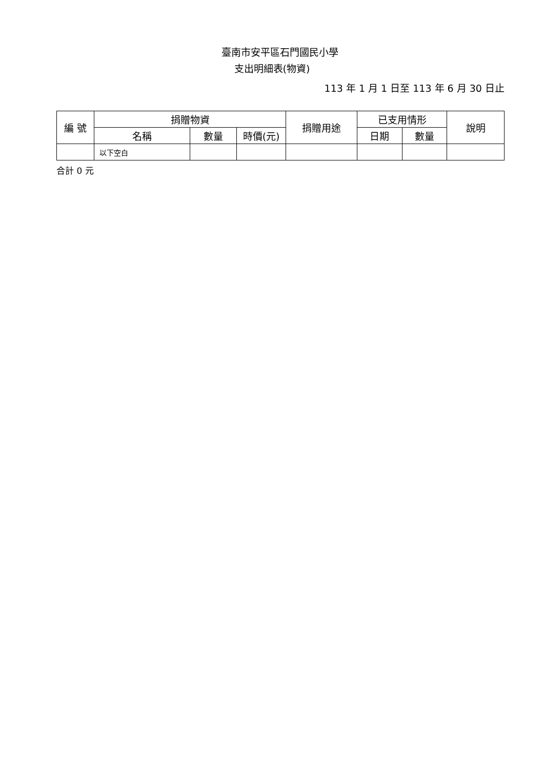臺南市安平區石門國民小學
支出明細表(物資)
113 年 1 月 1 日至 113 年 6 月 30 日止
| 編 號 | 捐贈物資 | | | 捐贈用途 | 已支用情形 | | 說明 |
| --- | --- | --- | --- | --- | --- | --- | --- |
| | 名稱 | 數量 | 時價(元) | | 日期 | 數量 | |
| | 以下空白 | | | | | | |
合計 0 元